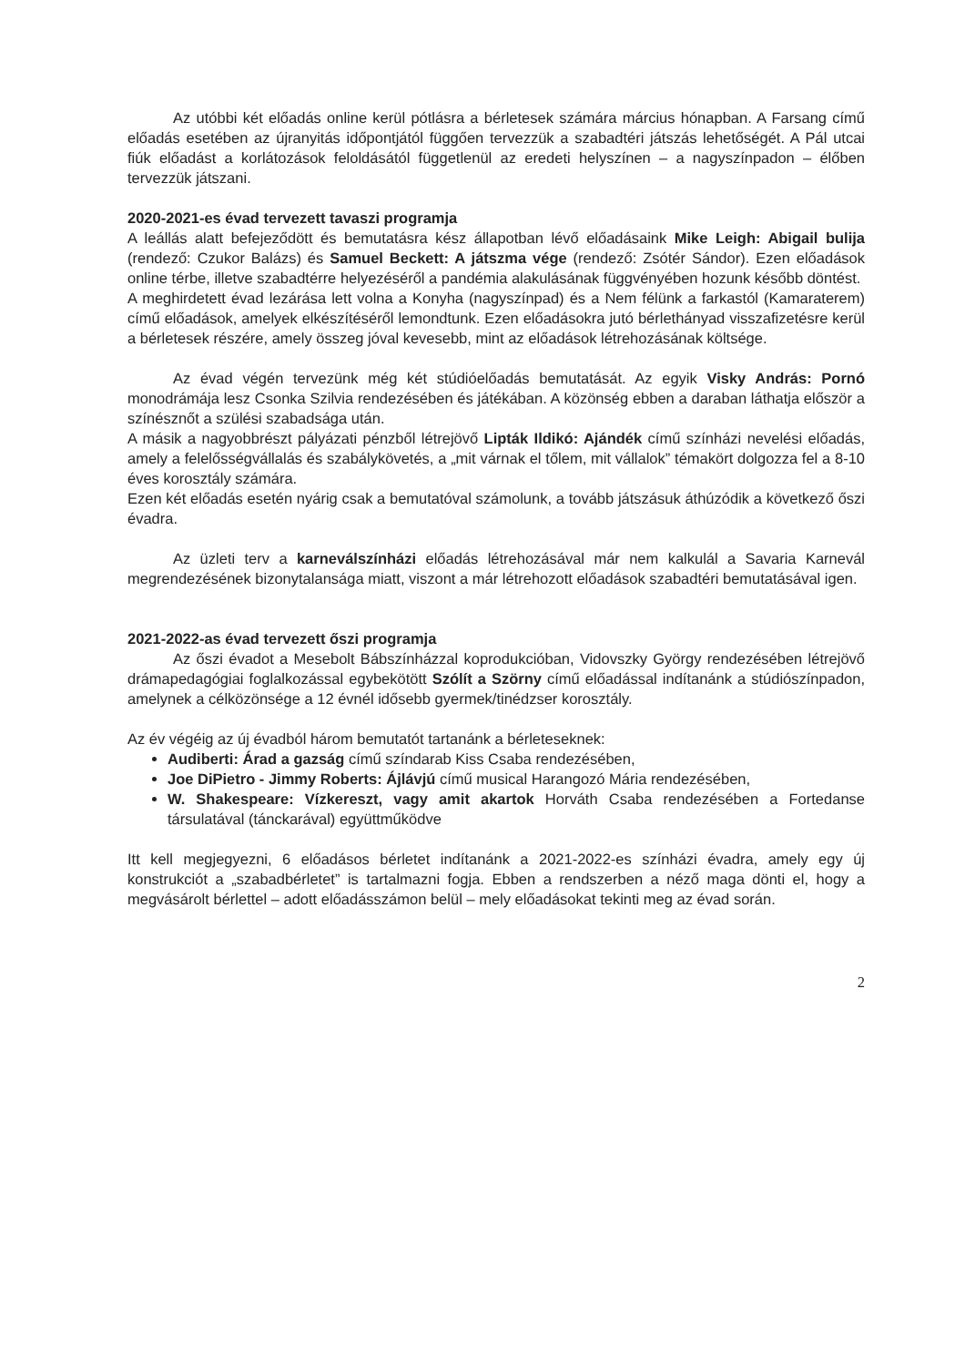Az utóbbi két előadás online kerül pótlásra a bérletesek számára március hónapban. A Farsang című előadás esetében az újranyitás időpontjától függően tervezzük a szabadtéri játszás lehetőségét. A Pál utcai fiúk előadást a korlátozások feloldásától függetlenül az eredeti helyszínen – a nagyszínpadon – élőben tervezzük játszani.
2020-2021-es évad tervezett tavaszi programja
A leállás alatt befejeződött és bemutatásra kész állapotban lévő előadásaink Mike Leigh: Abigail bulija (rendező: Czukor Balázs) és Samuel Beckett: A játszma vége (rendező: Zsótér Sándor). Ezen előadások online térbe, illetve szabadtérre helyezéséről a pandémia alakulásának függvényében hozunk később döntést.
A meghirdetett évad lezárása lett volna a Konyha (nagyszínpad) és a Nem félünk a farkastól (Kamaraterem) című előadások, amelyek elkészítéséről lemondtunk. Ezen előadásokra jutó bérlethányad visszafizetésre kerül a bérletesek részére, amely összeg jóval kevesebb, mint az előadások létrehozásának költsége.
Az évad végén tervezünk még két stúdióelőadás bemutatását. Az egyik Visky András: Pornó monodrámája lesz Csonka Szilvia rendezésében és játékában. A közönség ebben a daraban láthatja először a színésznőt a szülési szabadsága után.
A másik a nagyobbrészt pályázati pénzből létrejövő Lipták Ildikó: Ajándék című színházi nevelési előadás, amely a felelősségvállalás és szabálykövetés, a „mit várnak el tőlem, mit vállalok” témakört dolgozza fel a 8-10 éves korosztály számára.
Ezen két előadás esetén nyárig csak a bemutatóval számolunk, a tovább játszásuk áthúzódik a következő őszi évadra.
Az üzleti terv a karneválszínházi előadás létrehozásával már nem kalkulál a Savaria Karnevál megrendezésének bizonytalansága miatt, viszont a már létrehozott előadások szabadtéri bemutatásával igen.
2021-2022-as évad tervezett őszi programja
Az őszi évadot a Mesebolt Bábszínházzal koprodukcióban, Vidovszky György rendezésében létrejövő drámapedagógiai foglalkozással egybekötött Szólít a Szörny című előadással indítanánk a stúdiószínpadon, amelynek a célközönsége a 12 évnél idősebb gyermek/tinédzser korosztály.
Az év végéig az új évadból három bemutatót tartanánk a bérleteseknek:
Audiberti: Árad a gazság című színdarab Kiss Csaba rendezésében,
Joe DiPietro - Jimmy Roberts: Ájlávjú című musical Harangozó Mária rendezésében,
W. Shakespeare: Vízkereszt, vagy amit akartok Horváth Csaba rendezésében a Fortedanse társulatával (tánckarával) együttműködve
Itt kell megjegyezni, 6 előadásos bérletet indítanánk a 2021-2022-es színházi évadra, amely egy új konstrukciót a „szabadbérletet” is tartalmazni fogja. Ebben a rendszerben a néző maga dönti el, hogy a megvásárolt bérlettel – adott előadásszámon belül – mely előadásokat tekinti meg az évad során.
2